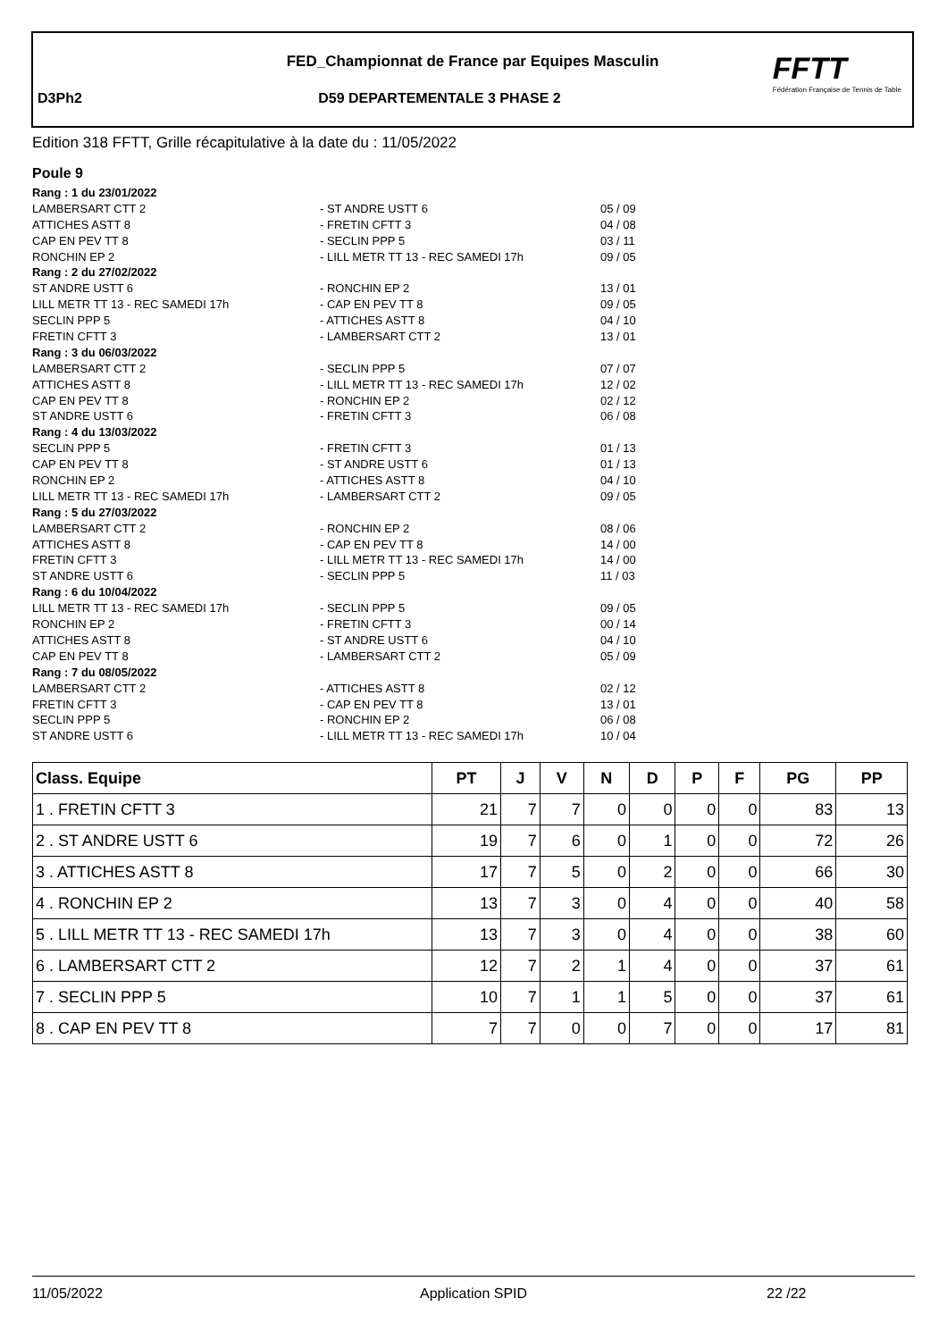FED_Championnat de France par Equipes Masculin
D3Ph2 D59 DEPARTEMENTALE 3 PHASE 2
FFTT
Fédération Française de Tennis de Table
Edition 318 FFTT, Grille récapitulative à la date du : 11/05/2022
Poule 9
Rang : 1 du 23/01/2022
LAMBERSART CTT 2 - ST ANDRE USTT 6 05 / 09
ATTICHES ASTT 8 - FRETIN CFTT 3 04 / 08
CAP EN PEV TT 8 - SECLIN PPP 5 03 / 11
RONCHIN EP 2 - LILL METR TT 13 - REC SAMEDI 17h 09 / 05
Rang : 2 du 27/02/2022
ST ANDRE USTT 6 - RONCHIN EP 2 13 / 01
LILL METR TT 13 - REC SAMEDI 17h - CAP EN PEV TT 8 09 / 05
SECLIN PPP 5 - ATTICHES ASTT 8 04 / 10
FRETIN CFTT 3 - LAMBERSART CTT 2 13 / 01
Rang : 3 du 06/03/2022
LAMBERSART CTT 2 - SECLIN PPP 5 07 / 07
ATTICHES ASTT 8 - LILL METR TT 13 - REC SAMEDI 17h 12 / 02
CAP EN PEV TT 8 - RONCHIN EP 2 02 / 12
ST ANDRE USTT 6 - FRETIN CFTT 3 06 / 08
Rang : 4 du 13/03/2022
SECLIN PPP 5 - FRETIN CFTT 3 01 / 13
CAP EN PEV TT 8 - ST ANDRE USTT 6 01 / 13
RONCHIN EP 2 - ATTICHES ASTT 8 04 / 10
LILL METR TT 13 - REC SAMEDI 17h - LAMBERSART CTT 2 09 / 05
Rang : 5 du 27/03/2022
LAMBERSART CTT 2 - RONCHIN EP 2 08 / 06
ATTICHES ASTT 8 - CAP EN PEV TT 8 14 / 00
FRETIN CFTT 3 - LILL METR TT 13 - REC SAMEDI 17h 14 / 00
ST ANDRE USTT 6 - SECLIN PPP 5 11 / 03
Rang : 6 du 10/04/2022
LILL METR TT 13 - REC SAMEDI 17h - SECLIN PPP 5 09 / 05
RONCHIN EP 2 - FRETIN CFTT 3 00 / 14
ATTICHES ASTT 8 - ST ANDRE USTT 6 04 / 10
CAP EN PEV TT 8 - LAMBERSART CTT 2 05 / 09
Rang : 7 du 08/05/2022
LAMBERSART CTT 2 - ATTICHES ASTT 8 02 / 12
FRETIN CFTT 3 - CAP EN PEV TT 8 13 / 01
SECLIN PPP 5 - RONCHIN EP 2 06 / 08
ST ANDRE USTT 6 - LILL METR TT 13 - REC SAMEDI 17h 10 / 04
| Class. Equipe | PT | J | V | N | D | P | F | PG | PP |
| --- | --- | --- | --- | --- | --- | --- | --- | --- | --- |
| 1 . FRETIN CFTT 3 | 21 | 7 | 7 | 0 | 0 | 0 | 0 | 83 | 13 |
| 2 . ST ANDRE USTT 6 | 19 | 7 | 6 | 0 | 1 | 0 | 0 | 72 | 26 |
| 3 . ATTICHES ASTT 8 | 17 | 7 | 5 | 0 | 2 | 0 | 0 | 66 | 30 |
| 4 . RONCHIN EP 2 | 13 | 7 | 3 | 0 | 4 | 0 | 0 | 40 | 58 |
| 5 . LILL METR TT 13 - REC SAMEDI 17h | 13 | 7 | 3 | 0 | 4 | 0 | 0 | 38 | 60 |
| 6 . LAMBERSART CTT 2 | 12 | 7 | 2 | 1 | 4 | 0 | 0 | 37 | 61 |
| 7 . SECLIN PPP 5 | 10 | 7 | 1 | 1 | 5 | 0 | 0 | 37 | 61 |
| 8 . CAP EN PEV TT 8 | 7 | 7 | 0 | 0 | 7 | 0 | 0 | 17 | 81 |
11/05/2022 Application SPID 22 /22